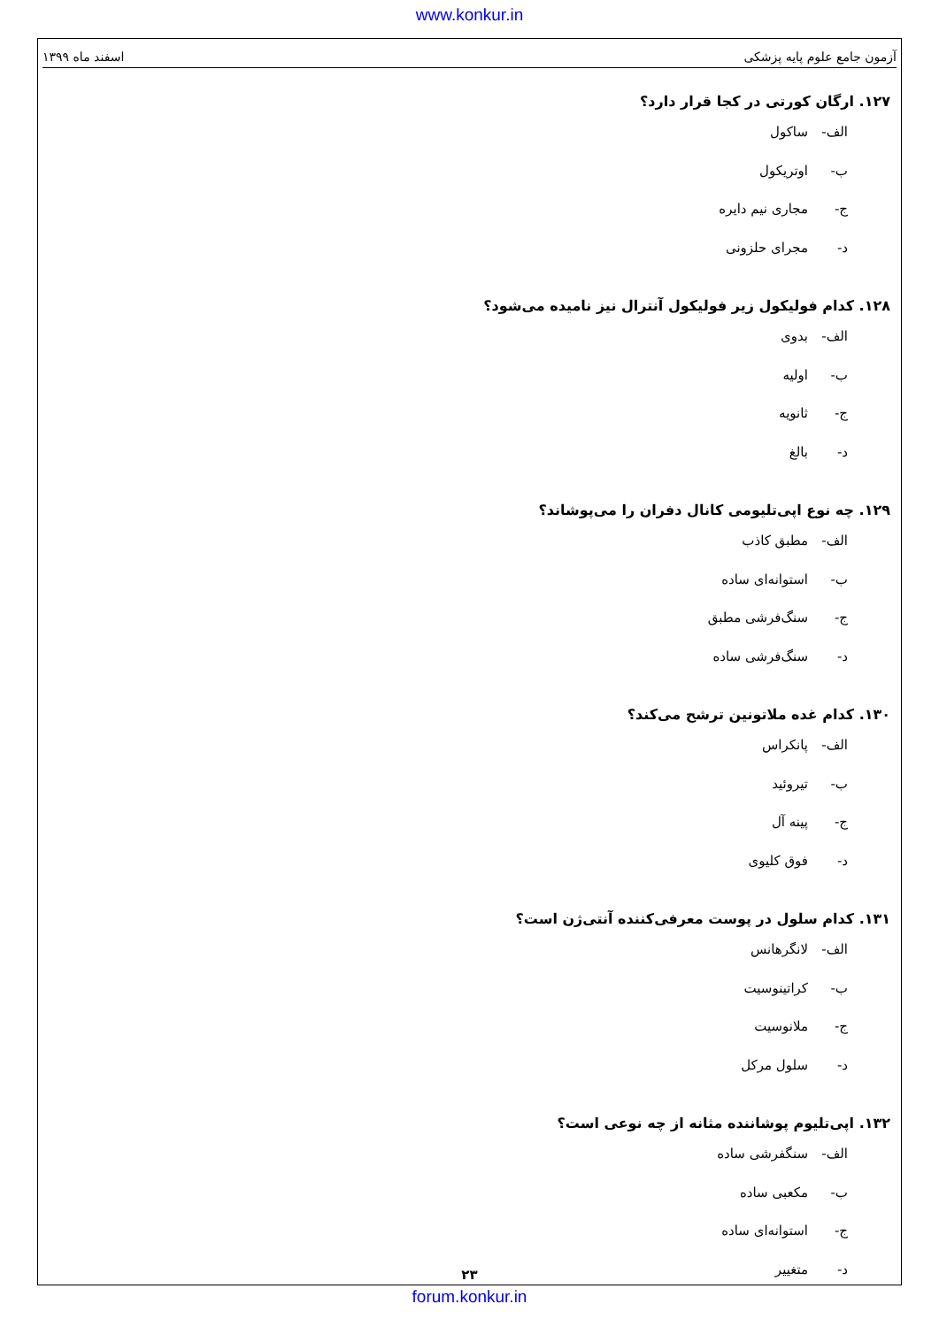www.konkur.in
آزمون جامع علوم پایه پزشکی اسفند ماه ۱۳۹۹
۱۲۷. ارگان کورتی در کجا قرار دارد؟
الف- ساکول
ب- اوتریکول
ج- مجاری نیم دایره
د- مجرای حلزونی
۱۲۸. کدام فولیکول زیر فولیکول آنترال نیز نامیده می‌شود؟
الف- بدوی
ب- اولیه
ج- ثانویه
د- بالغ
۱۲۹. چه نوع اپی‌تلیومی کانال دفران را می‌پوشاند؟
الف- مطبق کاذب
ب- استوانه‌ای ساده
ج- سنگ‌فرشی مطبق
د- سنگ‌فرشی ساده
۱۳۰. کدام غده ملاتونین ترشح می‌کند؟
الف- پانکراس
ب- تیروئید
ج- پینه آل
د- فوق کلیوی
۱۳۱. کدام سلول در پوست معرفی‌کننده آنتی‌ژن است؟
الف- لانگرهانس
ب- کراتینوسیت
ج- ملانوسیت
د- سلول مرکل
۱۳۲. اپی‌تلیوم پوشاننده مثانه از چه نوعی است؟
الف- سنگفرشی ساده
ب- مکعبی ساده
ج- استوانه‌ای ساده
د- متغییر
۲۳
forum.konkur.in